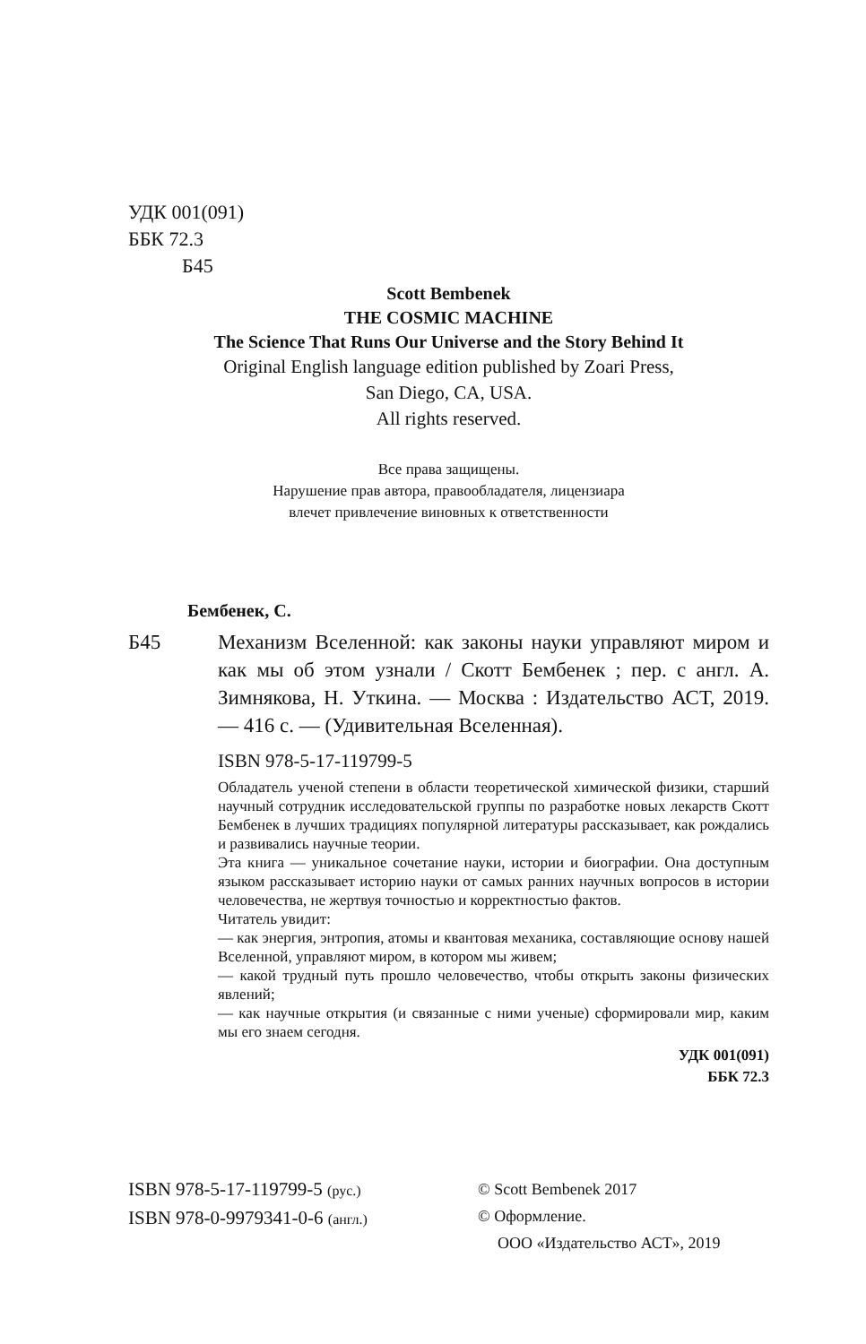УДК 001(091)
ББК 72.3
Б45
Scott Bembenek
THE COSMIC MACHINE
The Science That Runs Our Universe and the Story Behind It
Original English language edition published by Zoari Press,
San Diego, CA, USA.
All rights reserved.
Все права защищены.
Нарушение прав автора, правообладателя, лицензиара
влечет привлечение виновных к ответственности
Бембенек, С.
Б45 Механизм Вселенной: как законы науки управляют миром и как мы об этом узнали / Скотт Бембенек ; пер. с англ. А. Зимнякова, Н. Уткина. — Москва : Издательство АСТ, 2019. — 416 с. — (Удивительная Вселенная).
ISBN 978-5-17-119799-5
Обладатель ученой степени в области теоретической химической физики, старший научный сотрудник исследовательской группы по разработке новых лекарств Скотт Бембенек в лучших традициях популярной литературы рассказывает, как рождались и развивались научные теории.
Эта книга — уникальное сочетание науки, истории и биографии. Она доступным языком рассказывает историю науки от самых ранних научных вопросов в истории человечества, не жертвуя точностью и корректностью фактов.
Читатель увидит:
— как энергия, энтропия, атомы и квантовая механика, составляющие основу нашей Вселенной, управляют миром, в котором мы живем;
— какой трудный путь прошло человечество, чтобы открыть законы физических явлений;
— как научные открытия (и связанные с ними ученые) сформировали мир, каким мы его знаем сегодня.
УДК 001(091)
ББК 72.3
ISBN 978-5-17-119799-5 (рус.)
ISBN 978-0-9979341-0-6 (англ.)
© Scott Bembenek 2017
© Оформление.
ООО «Издательство АСТ», 2019